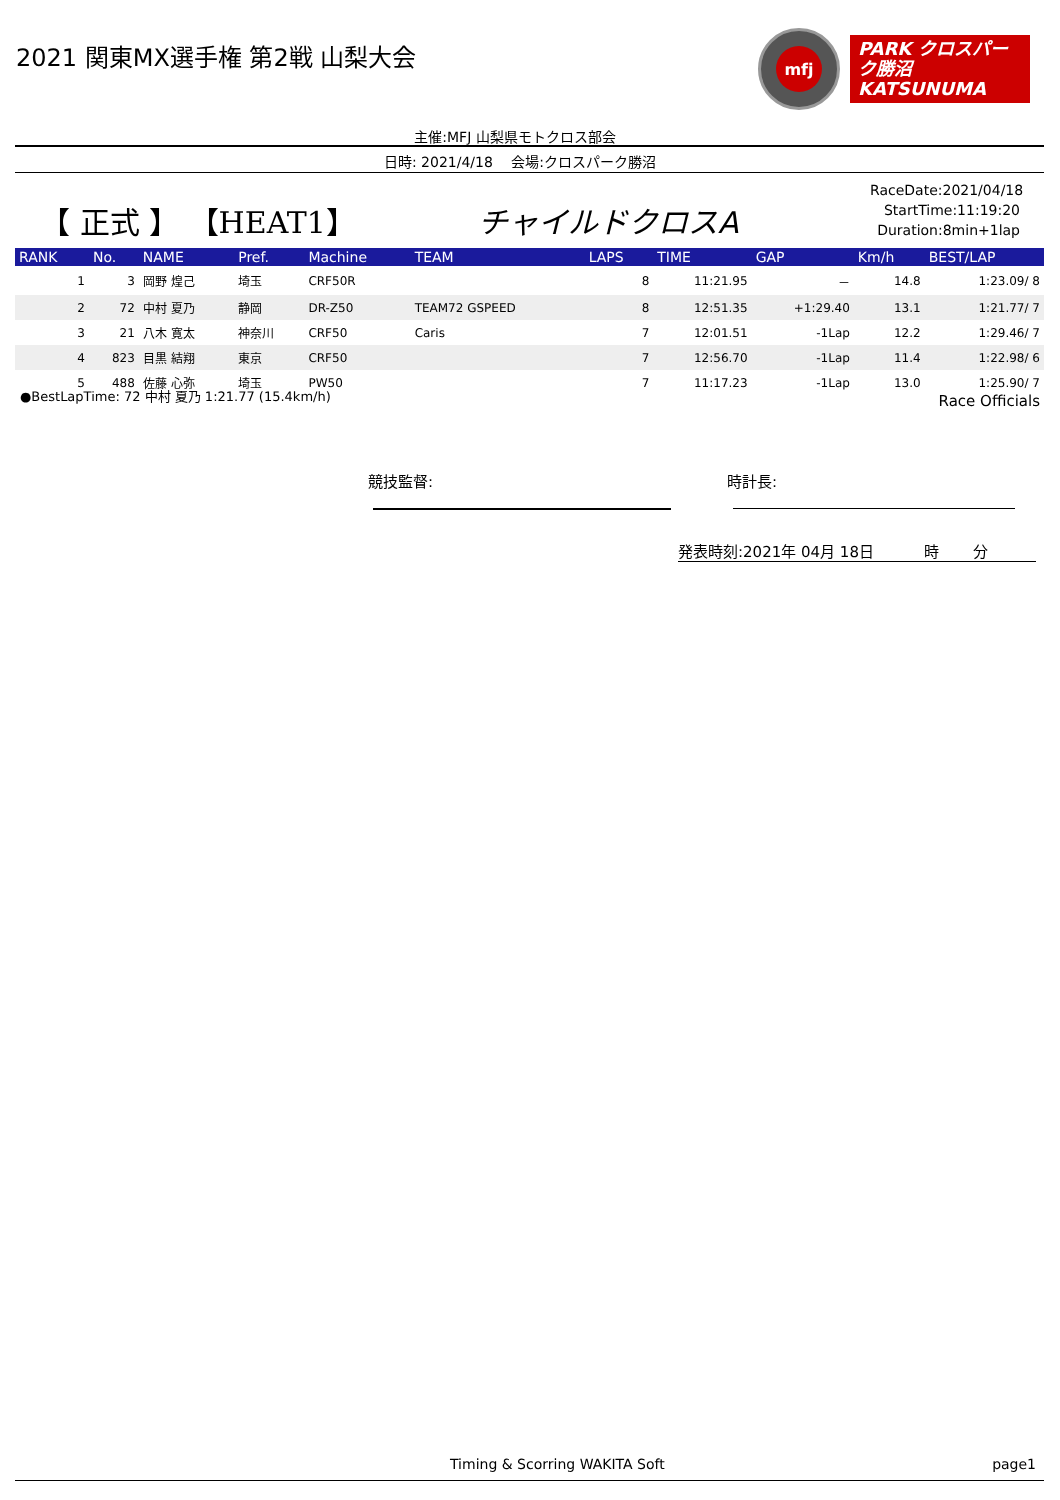2021 関東MX選手権 第2戦 山梨大会
mfj
PARK クロスパーク勝沼
KATSUNUMA
主催:MFJ 山梨県モトクロス部会
日時: 2021/4/18　 会場:クロスパーク勝沼
【 正式 】 【HEAT1】 チャイルドクロスA
RaceDate:2021/04/18
StartTime:11:19:20
Duration:8min+1lap
| RANK | No. | NAME | Pref. | Machine | TEAM | LAPS | TIME | GAP | Km/h | BEST/LAP |
| --- | --- | --- | --- | --- | --- | --- | --- | --- | --- | --- |
| 1 | 3 | 岡野 煌己 | 埼玉 | CRF50R | | 8 | 11:21.95 | － | 14.8 | 1:23.09/ 8 |
| 2 | 72 | 中村 夏乃 | 静岡 | DR-Z50 | TEAM72 GSPEED | 8 | 12:51.35 | +1:29.40 | 13.1 | 1:21.77/ 7 |
| 3 | 21 | 八木 寛太 | 神奈川 | CRF50 | Caris | 7 | 12:01.51 | -1Lap | 12.2 | 1:29.46/ 7 |
| 4 | 823 | 目黒 結翔 | 東京 | CRF50 | | 7 | 12:56.70 | -1Lap | 11.4 | 1:22.98/ 6 |
| 5 | 488 | 佐藤 心弥 | 埼玉 | PW50 | | 7 | 11:17.23 | -1Lap | 13.0 | 1:25.90/ 7 |
●BestLapTime: 72 中村 夏乃 1:21.77 (15.4km/h)
Race Officials
競技監督: 時計長:
発表時刻:2021年 04月 18日　　　 時　　 分
Timing & Scorring WAKITA Soft page1